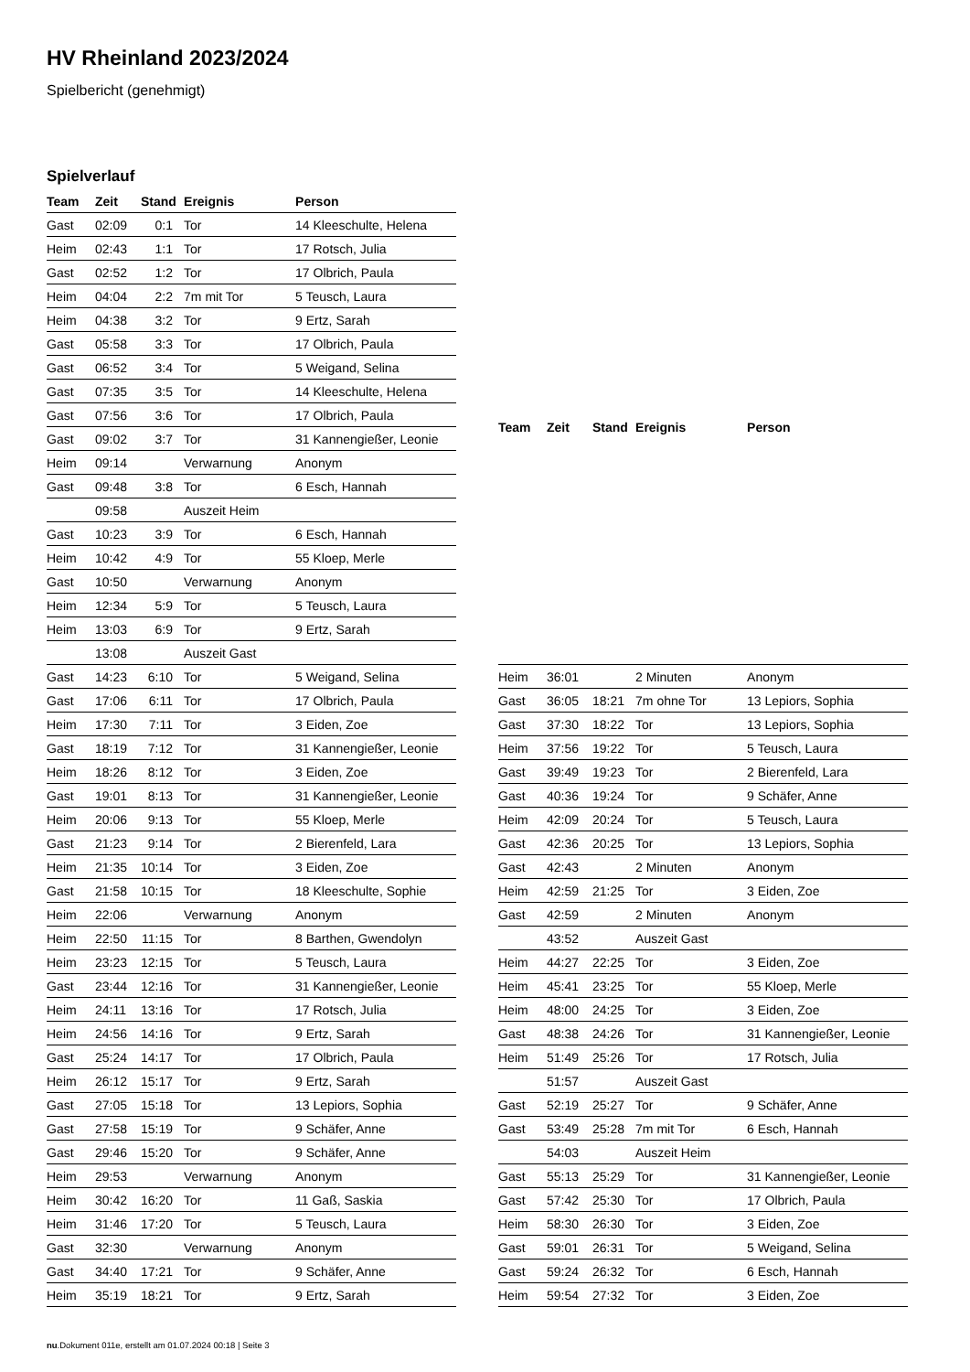HV Rheinland 2023/2024
Spielbericht (genehmigt)
Spielverlauf
| Team | Zeit | Stand | Ereignis | Person |
| --- | --- | --- | --- | --- |
| Gast | 02:09 | 0:1 | Tor | 14 Kleeschulte, Helena |
| Heim | 02:43 | 1:1 | Tor | 17 Rotsch, Julia |
| Gast | 02:52 | 1:2 | Tor | 17 Olbrich, Paula |
| Heim | 04:04 | 2:2 | 7m mit Tor | 5 Teusch, Laura |
| Heim | 04:38 | 3:2 | Tor | 9 Ertz, Sarah |
| Gast | 05:58 | 3:3 | Tor | 17 Olbrich, Paula |
| Gast | 06:52 | 3:4 | Tor | 5 Weigand, Selina |
| Gast | 07:35 | 3:5 | Tor | 14 Kleeschulte, Helena |
| Gast | 07:56 | 3:6 | Tor | 17 Olbrich, Paula |
| Gast | 09:02 | 3:7 | Tor | 31 Kannengießer, Leonie |
| Heim | 09:14 | | Verwarnung | Anonym |
| Gast | 09:48 | 3:8 | Tor | 6 Esch, Hannah |
| | 09:58 | | Auszeit Heim | |
| Gast | 10:23 | 3:9 | Tor | 6 Esch, Hannah |
| Heim | 10:42 | 4:9 | Tor | 55 Kloep, Merle |
| Gast | 10:50 | | Verwarnung | Anonym |
| Heim | 12:34 | 5:9 | Tor | 5 Teusch, Laura |
| Heim | 13:03 | 6:9 | Tor | 9 Ertz, Sarah |
| | 13:08 | | Auszeit Gast | |
| Gast | 14:23 | 6:10 | Tor | 5 Weigand, Selina |
| Gast | 17:06 | 6:11 | Tor | 17 Olbrich, Paula |
| Heim | 17:30 | 7:11 | Tor | 3 Eiden, Zoe |
| Gast | 18:19 | 7:12 | Tor | 31 Kannengießer, Leonie |
| Heim | 18:26 | 8:12 | Tor | 3 Eiden, Zoe |
| Gast | 19:01 | 8:13 | Tor | 31 Kannengießer, Leonie |
| Heim | 20:06 | 9:13 | Tor | 55 Kloep, Merle |
| Gast | 21:23 | 9:14 | Tor | 2 Bierenfeld, Lara |
| Heim | 21:35 | 10:14 | Tor | 3 Eiden, Zoe |
| Gast | 21:58 | 10:15 | Tor | 18 Kleeschulte, Sophie |
| Heim | 22:06 | | Verwarnung | Anonym |
| Heim | 22:50 | 11:15 | Tor | 8 Barthen, Gwendolyn |
| Heim | 23:23 | 12:15 | Tor | 5 Teusch, Laura |
| Gast | 23:44 | 12:16 | Tor | 31 Kannengießer, Leonie |
| Heim | 24:11 | 13:16 | Tor | 17 Rotsch, Julia |
| Heim | 24:56 | 14:16 | Tor | 9 Ertz, Sarah |
| Gast | 25:24 | 14:17 | Tor | 17 Olbrich, Paula |
| Heim | 26:12 | 15:17 | Tor | 9 Ertz, Sarah |
| Gast | 27:05 | 15:18 | Tor | 13 Lepiors, Sophia |
| Gast | 27:58 | 15:19 | Tor | 9 Schäfer, Anne |
| Gast | 29:46 | 15:20 | Tor | 9 Schäfer, Anne |
| Heim | 29:53 | | Verwarnung | Anonym |
| Heim | 30:42 | 16:20 | Tor | 11 Gaß, Saskia |
| Heim | 31:46 | 17:20 | Tor | 5 Teusch, Laura |
| Gast | 32:30 | | Verwarnung | Anonym |
| Gast | 34:40 | 17:21 | Tor | 9 Schäfer, Anne |
| Heim | 35:19 | 18:21 | Tor | 9 Ertz, Sarah |
| Team | Zeit | Stand | Ereignis | Person |
| --- | --- | --- | --- | --- |
| Heim | 36:01 | | 2 Minuten | Anonym |
| Gast | 36:05 | 18:21 | 7m ohne Tor | 13 Lepiors, Sophia |
| Gast | 37:30 | 18:22 | Tor | 13 Lepiors, Sophia |
| Heim | 37:56 | 19:22 | Tor | 5 Teusch, Laura |
| Gast | 39:49 | 19:23 | Tor | 2 Bierenfeld, Lara |
| Gast | 40:36 | 19:24 | Tor | 9 Schäfer, Anne |
| Heim | 42:09 | 20:24 | Tor | 5 Teusch, Laura |
| Gast | 42:36 | 20:25 | Tor | 13 Lepiors, Sophia |
| Gast | 42:43 | | 2 Minuten | Anonym |
| Heim | 42:59 | 21:25 | Tor | 3 Eiden, Zoe |
| Gast | 42:59 | | 2 Minuten | Anonym |
| | 43:52 | | Auszeit Gast | |
| Heim | 44:27 | 22:25 | Tor | 3 Eiden, Zoe |
| Heim | 45:41 | 23:25 | Tor | 55 Kloep, Merle |
| Heim | 48:00 | 24:25 | Tor | 3 Eiden, Zoe |
| Gast | 48:38 | 24:26 | Tor | 31 Kannengießer, Leonie |
| Heim | 51:49 | 25:26 | Tor | 17 Rotsch, Julia |
| | 51:57 | | Auszeit Gast | |
| Gast | 52:19 | 25:27 | Tor | 9 Schäfer, Anne |
| Gast | 53:49 | 25:28 | 7m mit Tor | 6 Esch, Hannah |
| | 54:03 | | Auszeit Heim | |
| Gast | 55:13 | 25:29 | Tor | 31 Kannengießer, Leonie |
| Gast | 57:42 | 25:30 | Tor | 17 Olbrich, Paula |
| Heim | 58:30 | 26:30 | Tor | 3 Eiden, Zoe |
| Gast | 59:01 | 26:31 | Tor | 5 Weigand, Selina |
| Gast | 59:24 | 26:32 | Tor | 6 Esch, Hannah |
| Heim | 59:54 | 27:32 | Tor | 3 Eiden, Zoe |
nu.Dokument 011e, erstellt am 01.07.2024 00:18 | Seite 3